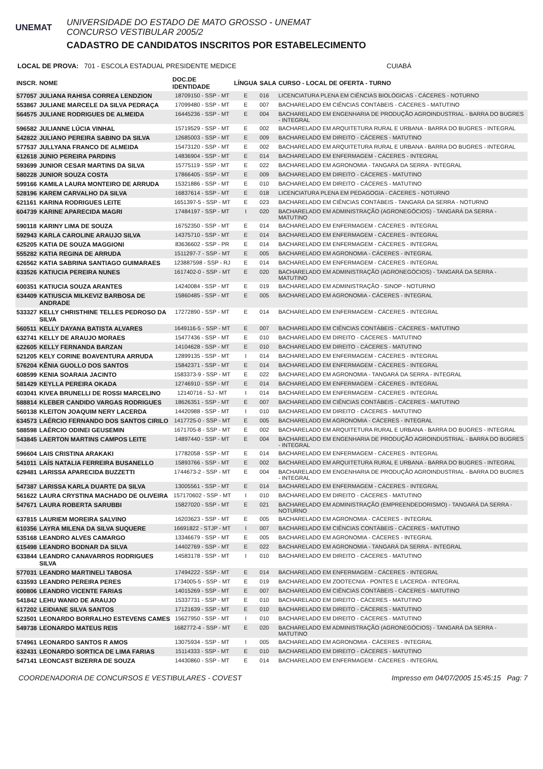UNEMAT
UNIVERSIDADE DO ESTADO DE MATO GROSSO - UNEMAT
CONCURSO VESTIBULAR 2005/2
CADASTRO DE CANDIDATOS INSCRITOS POR ESTABELECIMENTO
LOCAL DE PROVA: 701 - ESCOLA ESTADUAL PRESIDENTE MEDICE CUIABÁ
| INSCR. | NOME | DOC.DE IDENTIDADE | LÍNGUA | SALA | CURSO - LOCAL DE OFERTA - TURNO |
| --- | --- | --- | --- | --- | --- |
| 577057 | JULIANA RAHISA CORREA LENDZION | 18709150 - SSP - MT | E | 016 | LICENCIATURA PLENA EM CIÊNCIAS BIOLÓGICAS - CÁCERES - NOTURNO |
| 553867 | JULIANE MARCELE DA SILVA PEDRAÇA | 17099480 - SSP - MT | E | 007 | BACHARELADO EM CIÊNCIAS CONTÁBEIS - CÁCERES - MATUTINO |
| 564575 | JULIANE RODRIGUES DE ALMEIDA | 16445236 - SSP - MT | E | 004 | BACHARELADO EM ENGENHARIA DE PRODUÇÃO AGROINDUSTRIAL - BARRA DO BUGRES - INTEGRAL |
| 596582 | JULIANNE LÚCIA VINHAL | 15719529 - SSP - MT | E | 002 | BACHARELADO EM ARQUITETURA RURAL E URBANA - BARRA DO BUGRES - INTEGRAL |
| 542822 | JULIANO PEREIRA SABINO DA SILVA | 12685003 - SSP - MT | E | 009 | BACHARELADO EM DIREITO - CÁCERES - MATUTINO |
| 577537 | JULLYANA FRANCO DE ALMEIDA | 15473120 - SSP - MT | E | 002 | BACHARELADO EM ARQUITETURA RURAL E URBANA - BARRA DO BUGRES - INTEGRAL |
| 612618 | JUNIO PEREIRA PARDINS | 14836904 - SSP - MT | E | 014 | BACHARELADO EM ENFERMAGEM - CÁCERES - INTEGRAL |
| 593699 | JUNIOR CESAR MARTINS DA SILVA | 15775119 - SSP - MT | E | 022 | BACHARELADO EM AGRONOMIA - TANGARÁ DA SERRA - INTEGRAL |
| 580228 | JUNIOR SOUZA COSTA | 17866405 - SSP - MT | E | 009 | BACHARELADO EM DIREITO - CÁCERES - MATUTINO |
| 599166 | KAMILA LAURA MONTEIRO DE ARRUDA | 15321886 - SSP - MT | E | 010 | BACHARELADO EM DIREITO - CÁCERES - MATUTINO |
| 528196 | KAREM CARVALHO DA SILVA | 16837614 - SSP - MT | E | 018 | LICENCIATURA PLENA EM PEDAGOGIA - CÁCERES - NOTURNO |
| 621161 | KARINA RODRIGUES LEITE | 1651397-5 - SSP - MT | E | 023 | BACHARELADO EM CIÊNCIAS CONTÁBEIS - TANGARÁ DA SERRA - NOTURNO |
| 604739 | KARINE APARECIDA MAGRI | 17484197 - SSP - MT | I | 020 | BACHARELADO EM ADMINISTRAÇÃO (AGRONEGÓCIOS) - TANGARÁ DA SERRA - MATUTINO |
| 590118 | KARINY LIMA DE SOUZA | 16752350 - SSP - MT | E | 014 | BACHARELADO EM ENFERMAGEM - CÁCERES - INTEGRAL |
| 592943 | KARLA CAROLINE ARAUJO SILVA | 14375710 - SSP - MT | E | 014 | BACHARELADO EM ENFERMAGEM - CÁCERES - INTEGRAL |
| 625205 | KATIA DE SOUZA MAGGIONI | 83636602 - SSP - PR | E | 014 | BACHARELADO EM ENFERMAGEM - CÁCERES - INTEGRAL |
| 555282 | KATIA REGINA DE ARRUDA | 1511297-7 - SSP - MT | E | 005 | BACHARELADO EM AGRONOMIA - CÁCERES - INTEGRAL |
| 626562 | KATIA SABRINA SANTIAGO GUIMARAES | 123887598 - SSP - RJ | E | 014 | BACHARELADO EM ENFERMAGEM - CÁCERES - INTEGRAL |
| 633526 | KATIUCIA PEREIRA NUNES | 1617402-0 - SSP - MT | E | 020 | BACHARELADO EM ADMINISTRAÇÃO (AGRONEGÓCIOS) - TANGARÁ DA SERRA - MATUTINO |
| 600351 | KATIUCIA SOUZA ARANTES | 14240084 - SSP - MT | E | 019 | BACHARELADO EM ADMINISTRAÇÃO - SINOP - NOTURNO |
| 634409 | KATIUSCIA MILKEVIZ BARBOSA DE ANDRADE | 15860485 - SSP - MT | E | 005 | BACHARELADO EM AGRONOMIA - CÁCERES - INTEGRAL |
| 533327 | KELLY CHRISTHINE TELLES PEDROSO DA SILVA | 17272890 - SSP - MT | E | 014 | BACHARELADO EM ENFERMAGEM - CÁCERES - INTEGRAL |
| 560511 | KELLY DAYANA BATISTA ALVARES | 1649116-5 - SSP - MT | E | 007 | BACHARELADO EM CIÊNCIAS CONTÁBEIS - CÁCERES - MATUTINO |
| 632741 | KELLY DE ARAUJO MORAES | 15477436 - SSP - MT | E | 010 | BACHARELADO EM DIREITO - CÁCERES - MATUTINO |
| 622605 | KELLY FERNANDA BARZAN | 14104628 - SSP - MT | E | 010 | BACHARELADO EM DIREITO - CÁCERES - MATUTINO |
| 521205 | KELY CORINE BOAVENTURA ARRUDA | 12899135 - SSP - MT | I | 014 | BACHARELADO EM ENFERMAGEM - CÁCERES - INTEGRAL |
| 576204 | KÊNIA GUOLLO DOS SANTOS | 15842371 - SSP - MT | E | 014 | BACHARELADO EM ENFERMAGEM - CÁCERES - INTEGRAL |
| 608599 | KENIA SOARAIA JACINTO | 1583373-9 - SSP - MT | E | 022 | BACHARELADO EM AGRONOMIA - TANGARÁ DA SERRA - INTEGRAL |
| 581429 | KEYLLA PEREIRA OKADA | 12746910 - SSP - MT | E | 014 | BACHARELADO EM ENFERMAGEM - CÁCERES - INTEGRAL |
| 603041 | KIVEA BRUNELLI DE ROSSI MARCELINO | 12140716 - SJ - MT | I | 014 | BACHARELADO EM ENFERMAGEM - CÁCERES - INTEGRAL |
| 588814 | KLEBER CANDIDO VARGAS RODRIGUES | 18626351 - SSP - MT | E | 007 | BACHARELADO EM CIÊNCIAS CONTÁBEIS - CÁCERES - MATUTINO |
| 560138 | KLEITON JOAQUIM NERY LACERDA | 14420988 - SSP - MT | I | 010 | BACHARELADO EM DIREITO - CÁCERES - MATUTINO |
| 634573 | LAÉRCIO FERNANDO DOS SANTOS CIRILO | 1417725-0 - SSP - MT | E | 005 | BACHARELADO EM AGRONOMIA - CÁCERES - INTEGRAL |
| 588598 | LAÉRCIO ODINEI GEUSEMIN | 1671705-8 - SSP - MT | E | 002 | BACHARELADO EM ARQUITETURA RURAL E URBANA - BARRA DO BUGRES - INTEGRAL |
| 543845 | LAERTON MARTINS CAMPOS LEITE | 14897440 - SSP - MT | E | 004 | BACHARELADO EM ENGENHARIA DE PRODUÇÃO AGROINDUSTRIAL - BARRA DO BUGRES - INTEGRAL |
| 596604 | LAIS CRISTINA ARAKAKI | 17782058 - SSP - MT | E | 014 | BACHARELADO EM ENFERMAGEM - CÁCERES - INTEGRAL |
| 541011 | LAÍS NATALIA FERREIRA BUSANELLO | 15893766 - SSP - MT | E | 002 | BACHARELADO EM ARQUITETURA RURAL E URBANA - BARRA DO BUGRES - INTEGRAL |
| 629481 | LARISSA APARECIDA BUZZETTI | 1744673-2 - SSP - MT | E | 004 | BACHARELADO EM ENGENHARIA DE PRODUÇÃO AGROINDUSTRIAL - BARRA DO BUGRES - INTEGRAL |
| 547387 | LARISSA KARLA DUARTE DA SILVA | 13005561 - SSP - MT | E | 014 | BACHARELADO EM ENFERMAGEM - CÁCERES - INTEGRAL |
| 561622 | LAURA CRYSTINA MACHADO DE OLIVEIRA | 157170602 - SSP - MT | I | 010 | BACHARELADO EM DIREITO - CÁCERES - MATUTINO |
| 547671 | LAURA ROBERTA SARUBBI | 15827020 - SSP - MT | E | 021 | BACHARELADO EM ADMINISTRAÇÃO (EMPREENDEDORISMO) - TANGARÁ DA SERRA - NOTURNO |
| 637815 | LAURIEM MOREIRA SALVINO | 16203623 - SSP - MT | E | 005 | BACHARELADO EM AGRONOMIA - CÁCERES - INTEGRAL |
| 610356 | LAYRA MILENA DA SILVA SUQUERE | 16691822 - STJP - MT | I | 007 | BACHARELADO EM CIÊNCIAS CONTÁBEIS - CÁCERES - MATUTINO |
| 535168 | LEANDRO ALVES CAMARGO | 13346679 - SSP - MT | E | 005 | BACHARELADO EM AGRONOMIA - CÁCERES - INTEGRAL |
| 615498 | LEANDRO BODNAR DA SILVA | 14402769 - SSP - MT | E | 022 | BACHARELADO EM AGRONOMIA - TANGARÁ DA SERRA - INTEGRAL |
| 633844 | LEANDRO CANAVARROS RODRIGUES SILVA | 14583178 - SSP - MT | I | 010 | BACHARELADO EM DIREITO - CÁCERES - MATUTINO |
| 577031 | LEANDRO MARTINELI TABOSA | 17494222 - SSP - MT | E | 014 | BACHARELADO EM ENFERMAGEM - CÁCERES - INTEGRAL |
| 633593 | LEANDRO PEREIRA PERES | 1734005-5 - SSP - MT | E | 019 | BACHARELADO EM ZOOTECNIA - PONTES E LACERDA - INTEGRAL |
| 600806 | LEANDRO VICENTE FARIAS | 14015269 - SSP - MT | E | 007 | BACHARELADO EM CIÊNCIAS CONTÁBEIS - CÁCERES - MATUTINO |
| 541842 | LEHU WANIO DE ARAUJO | 15337731 - SSP - MT | E | 010 | BACHARELADO EM DIREITO - CÁCERES - MATUTINO |
| 617202 | LEIDIANE SILVA SANTOS | 17121639 - SSP - MT | E | 010 | BACHARELADO EM DIREITO - CÁCERES - MATUTINO |
| 523501 | LEONARDO BORRALHO ESTEVENS CAMES | 15627950 - SSP - MT | I | 010 | BACHARELADO EM DIREITO - CÁCERES - MATUTINO |
| 549738 | LEONARDO MATEUS REIS | 1682772-4 - SSP - MT | E | 020 | BACHARELADO EM ADMINISTRAÇÃO (AGRONEGÓCIOS) - TANGARÁ DA SERRA - MATUTINO |
| 574961 | LEONARDO SANTOS R AMOS | 13075934 - SSP - MT | I | 005 | BACHARELADO EM AGRONOMIA - CÁCERES - INTEGRAL |
| 632431 | LEONARDO SORTICA DE LIMA FARIAS | 15114333 - SSP - MT | E | 010 | BACHARELADO EM DIREITO - CÁCERES - MATUTINO |
| 547141 | LEONCAST BIZERRA DE SOUZA | 14430860 - SSP - MT | E | 014 | BACHARELADO EM ENFERMAGEM - CÁCERES - INTEGRAL |
COORDENADORIA DE CONCURSOS E VESTIBULARES - COVEST Impresso em 04/07/2005 15:45:15 Pag: 7